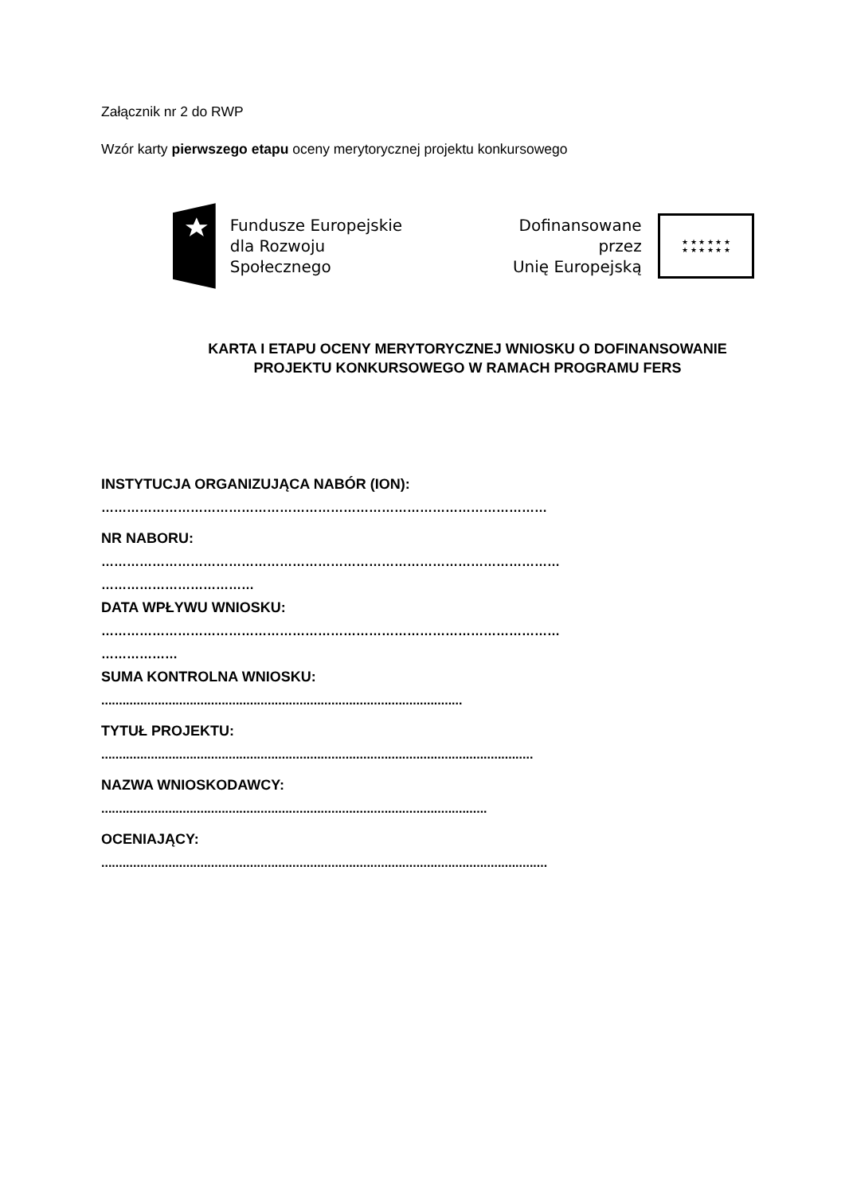Załącznik nr 2 do RWP
Wzór karty pierwszego etapu oceny merytorycznej projektu konkursowego
Fundusze Europejskie
dla Rozwoju Społecznego
Dofinansowane przez
Unię Europejską
★ ★ ★ ★ ★ ★
★ ★ ★ ★ ★ ★
KARTA I ETAPU OCENY MERYTORYCZNEJ WNIOSKU O DOFINANSOWANIE PROJEKTU KONKURSOWEGO W RAMACH PROGRAMU FERS
INSTYTUCJA ORGANIZUJĄCA NABÓR (ION):
……………………………………………………………………………………………
NR NABORU:
………………………………………………………………………………………………
………………………………
DATA WPŁYWU WNIOSKU:
………………………………………………………………………………………………
………………
SUMA KONTROLNA WNIOSKU:
......................................................................................................
TYTUŁ PROJEKTU:
..........................................................................................................................
NAZWA WNIOSKODAWCY:
.............................................................................................................
OCENIAJĄCY:
..............................................................................................................................